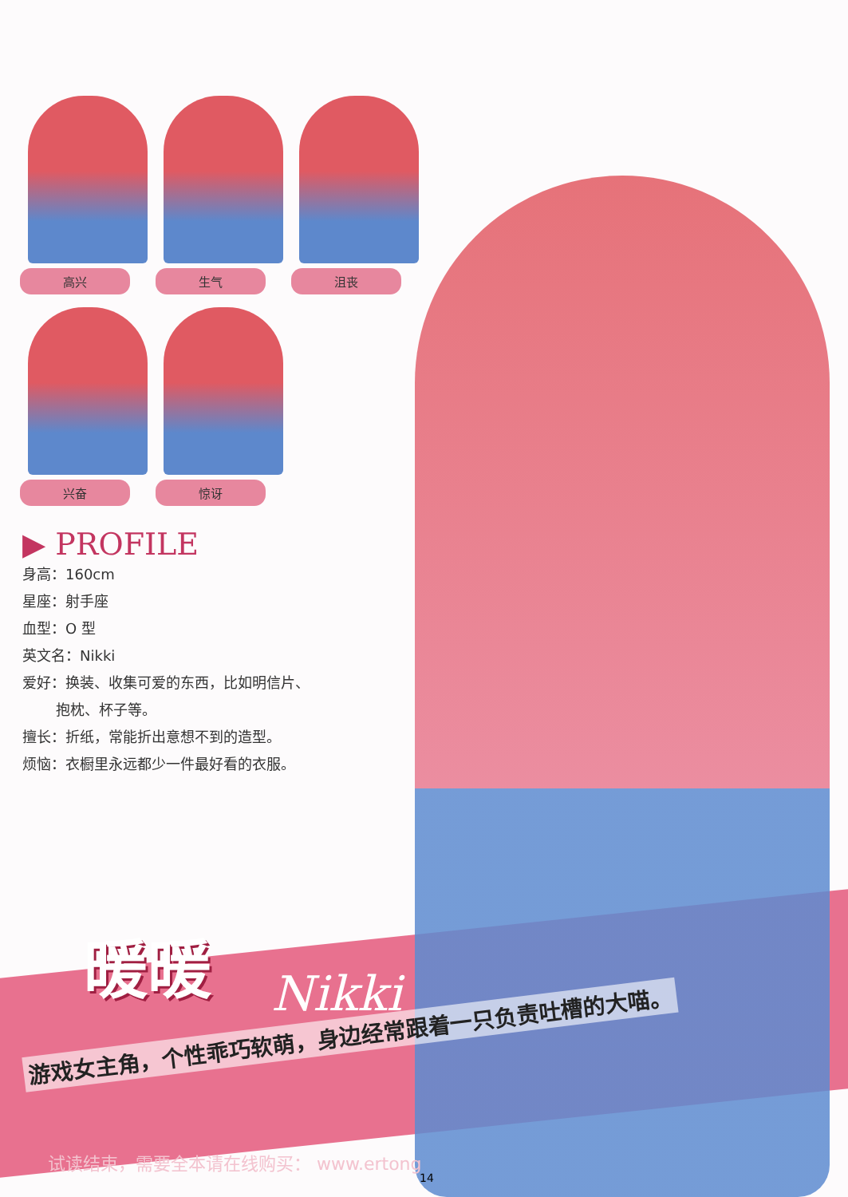高兴
生气
沮丧
兴奋
惊讶
▶ PROFILE
身高：160cm
星座：射手座
血型：O 型
英文名：Nikki
爱好：换装、收集可爱的东西，比如明信片、
   抱枕、杯子等。
擅长：折纸，常能折出意想不到的造型。
烦恼：衣橱里永远都少一件最好看的衣服。
暖暖
Nikki
游戏女主角，个性乖巧软萌，身边经常跟着一只负责吐槽的大喵。
试读结束，需要全本请在线购买： www.ertong
14